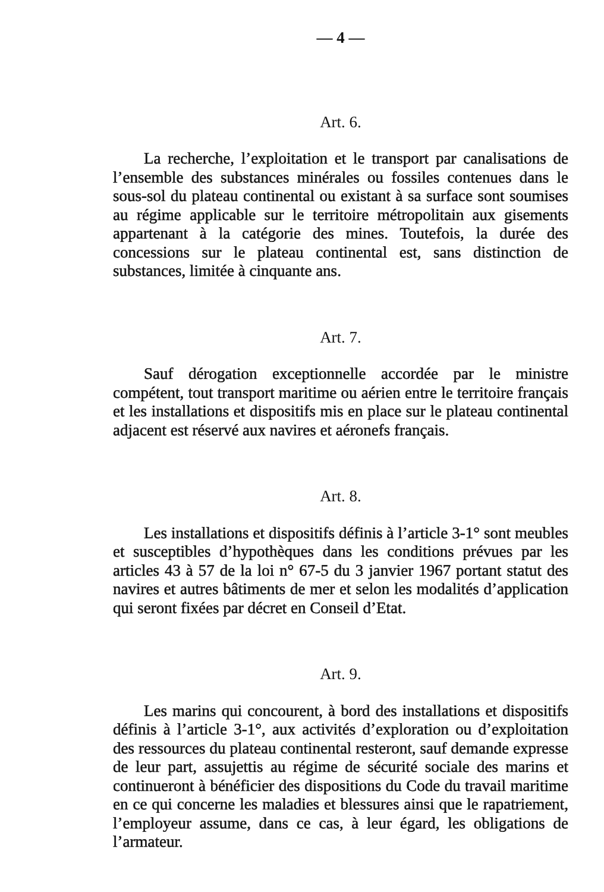— 4 —
Art. 6.
La recherche, l’exploitation et le transport par canalisations de l’ensemble des substances minérales ou fossiles contenues dans le sous-sol du plateau continental ou existant à sa surface sont soumises au régime applicable sur le territoire métropolitain aux gisements appartenant à la catégorie des mines. Toutefois, la durée des concessions sur le plateau continental est, sans distinction de substances, limitée à cinquante ans.
Art. 7.
Sauf dérogation exceptionnelle accordée par le ministre compétent, tout transport maritime ou aérien entre le territoire français et les installations et dispositifs mis en place sur le plateau continental adjacent est réservé aux navires et aéronefs français.
Art. 8.
Les installations et dispositifs définis à l’article 3-1° sont meubles et susceptibles d’hypothèques dans les conditions prévues par les articles 43 à 57 de la loi n° 67-5 du 3 janvier 1967 portant statut des navires et autres bâtiments de mer et selon les modalités d’application qui seront fixées par décret en Conseil d’Etat.
Art. 9.
Les marins qui concourent, à bord des installations et dispositifs définis à l’article 3-1°, aux activités d’exploration ou d’exploitation des ressources du plateau continental resteront, sauf demande expresse de leur part, assujettis au régime de sécurité sociale des marins et continueront à bénéficier des dispositions du Code du travail maritime en ce qui concerne les maladies et blessures ainsi que le rapatriement, l’employeur assume, dans ce cas, à leur égard, les obligations de l’armateur.